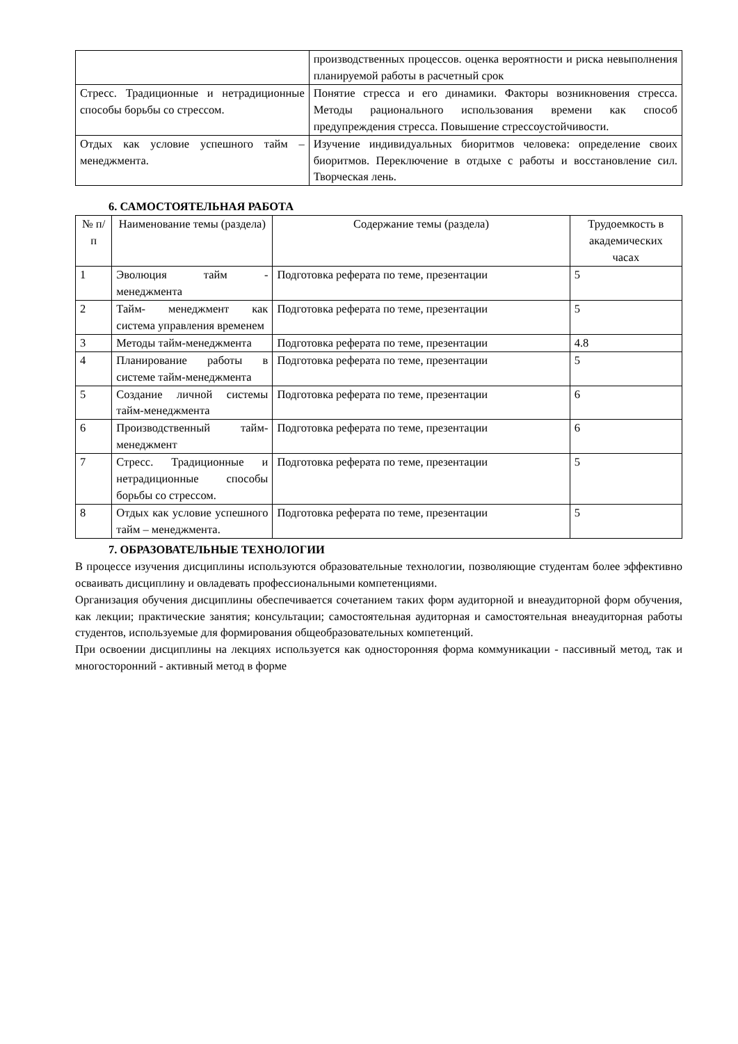| | производственных процессов. оценка вероятности и риска невыполнения планируемой работы в расчетный срок |
| Стресс. Традиционные и нетрадиционные способы борьбы со стрессом. | Понятие стресса и его динамики. Факторы возникновения стресса. Методы рационального использования времени как способ предупреждения стресса. Повышение стрессоустойчивости. |
| Отдых как условие успешного тайм – менеджмента. | Изучение индивидуальных биоритмов человека: определение своих биоритмов. Переключение в отдыхе с работы и восстановление сил. Творческая лень. |
6. САМОСТОЯТЕЛЬНАЯ РАБОТА
| № п/п | Наименование темы (раздела) | Содержание темы (раздела) | Трудоемкость в академических часах |
| --- | --- | --- | --- |
| 1 | Эволюция тайм - менеджмента | Подготовка реферата по теме, презентации | 5 |
| 2 | Тайм- менеджмент как система управления временем | Подготовка реферата по теме, презентации | 5 |
| 3 | Методы тайм-менеджмента | Подготовка реферата по теме, презентации | 4.8 |
| 4 | Планирование работы в системе тайм-менеджмента | Подготовка реферата по теме, презентации | 5 |
| 5 | Создание личной системы тайм-менеджмента | Подготовка реферата по теме, презентации | 6 |
| 6 | Производственный тайм-менеджмент | Подготовка реферата по теме, презентации | 6 |
| 7 | Стресс. Традиционные и нетрадиционные способы борьбы со стрессом. | Подготовка реферата по теме, презентации | 5 |
| 8 | Отдых как условие успешного тайм – менеджмента. | Подготовка реферата по теме, презентации | 5 |
7. ОБРАЗОВАТЕЛЬНЫЕ ТЕХНОЛОГИИ
В процессе изучения дисциплины используются образовательные технологии, позволяющие студентам более эффективно осваивать дисциплину и овладевать профессиональными компетенциями.
Организация обучения дисциплины обеспечивается сочетанием таких форм аудиторной и внеаудиторной форм обучения, как лекции; практические занятия; консультации; самостоятельная аудиторная и самостоятельная внеаудиторная работы студентов, используемые для формирования общеобразовательных компетенций.
При освоении дисциплины на лекциях используется как односторонняя форма коммуникации - пассивный метод, так и многосторонний - активный метод в форме